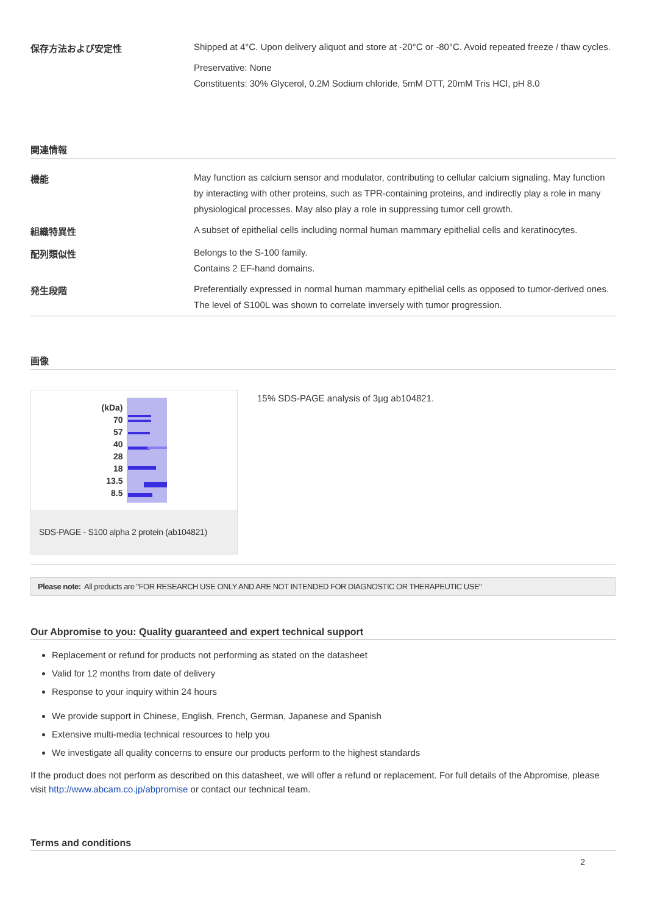| 保存方法および安定性 | Shipped at 4°C. Upon delivery aliquot and store at -20°C or -80°C. Avoid repeated freeze / thaw cycles. Preservative: None Constituents: 30% Glycerol, 0.2M Sodium chloride, 5mM DTT, 20mM Tris HCl, pH 8.0 |
関連情報
| 機能 | May function as calcium sensor and modulator, contributing to cellular calcium signaling. May function by interacting with other proteins, such as TPR-containing proteins, and indirectly play a role in many physiological processes. May also play a role in suppressing tumor cell growth. |
| 組織特異性 | A subset of epithelial cells including normal human mammary epithelial cells and keratinocytes. |
| 配列類似性 | Belongs to the S-100 family. Contains 2 EF-hand domains. |
| 発生段階 | Preferentially expressed in normal human mammary epithelial cells as opposed to tumor-derived ones. The level of S100L was shown to correlate inversely with tumor progression. |
画像
(kDa)
70
57
40
28
18
13.5
8.5
SDS-PAGE - S100 alpha 2 protein (ab104821)
15% SDS-PAGE analysis of 3µg ab104821.
Please note: All products are "FOR RESEARCH USE ONLY AND ARE NOT INTENDED FOR DIAGNOSTIC OR THERAPEUTIC USE"
Our Abpromise to you: Quality guaranteed and expert technical support
Replacement or refund for products not performing as stated on the datasheet
Valid for 12 months from date of delivery
Response to your inquiry within 24 hours
We provide support in Chinese, English, French, German, Japanese and Spanish
Extensive multi-media technical resources to help you
We investigate all quality concerns to ensure our products perform to the highest standards
If the product does not perform as described on this datasheet, we will offer a refund or replacement. For full details of the Abpromise, please visit http://www.abcam.co.jp/abpromise or contact our technical team.
Terms and conditions
2